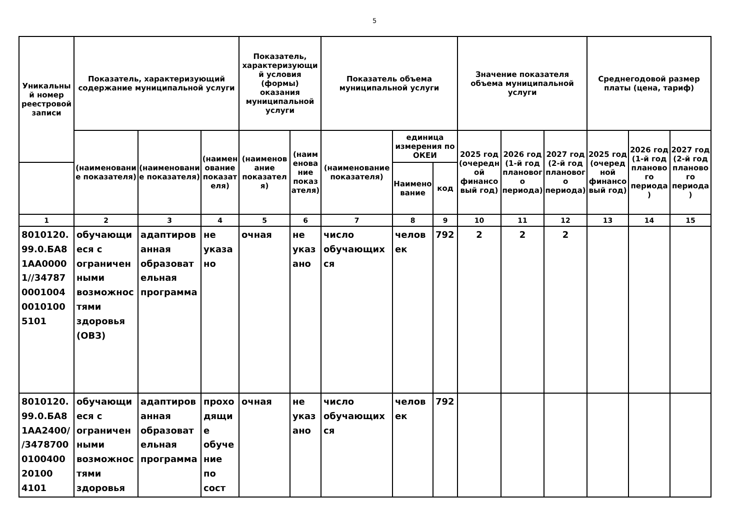5
| Уникальный номер реестровой записи | Показатель, характеризующий содержание муниципальной услуги | | | Показатель, характеризующий условия (формы) оказания муниципальной услуги | | Показатель объема муниципальной услуги | | | Значение показателя объема муниципальной услуги | | | Среднегодовой размер платы (цена, тариф) | | |
| --- | --- | --- | --- | --- | --- | --- | --- | --- | --- | --- | --- | --- | --- | --- |
| | (наименование показателя) | (наименование показателя) | (наименование показателя) | (наименование показателя) | (наименование показателя) | (наименование показателя) | единица измерения по ОКЕИ | | 2025 год (очередной финансовый год) | 2026 год (1-й год планового периода) | 2027 год (2-й год планового периода) | 2025 год (очередной финансовый год) | 2026 год (1-й год планового периода) | 2027 год (2-й год планового периода) |
| | | | | | | | Наименование | код | | | | | | |
| 1 | 2 | 3 | 4 | 5 | 6 | 7 | 8 | 9 | 10 | 11 | 12 | 13 | 14 | 15 |
| 8010120.99.0.БА81АА00001//34787000100400101005101 | обучающиеся с ограниченными возможностями здоровья (ОВЗ) | адаптированная образовательная программа | не указано | очная | не указано | число обучающихся | человек | 792 | 2 | 2 | 2 | | | |
| 8010120.99.0.БА81АА2400//3478700010040020100 4101 | обучающиеся с ограниченными возможностями здоровья | адаптированная образовательная программа | проходящие обучение по сост | очная | не указано | число обучающихся | человек | 792 | | | | | | |